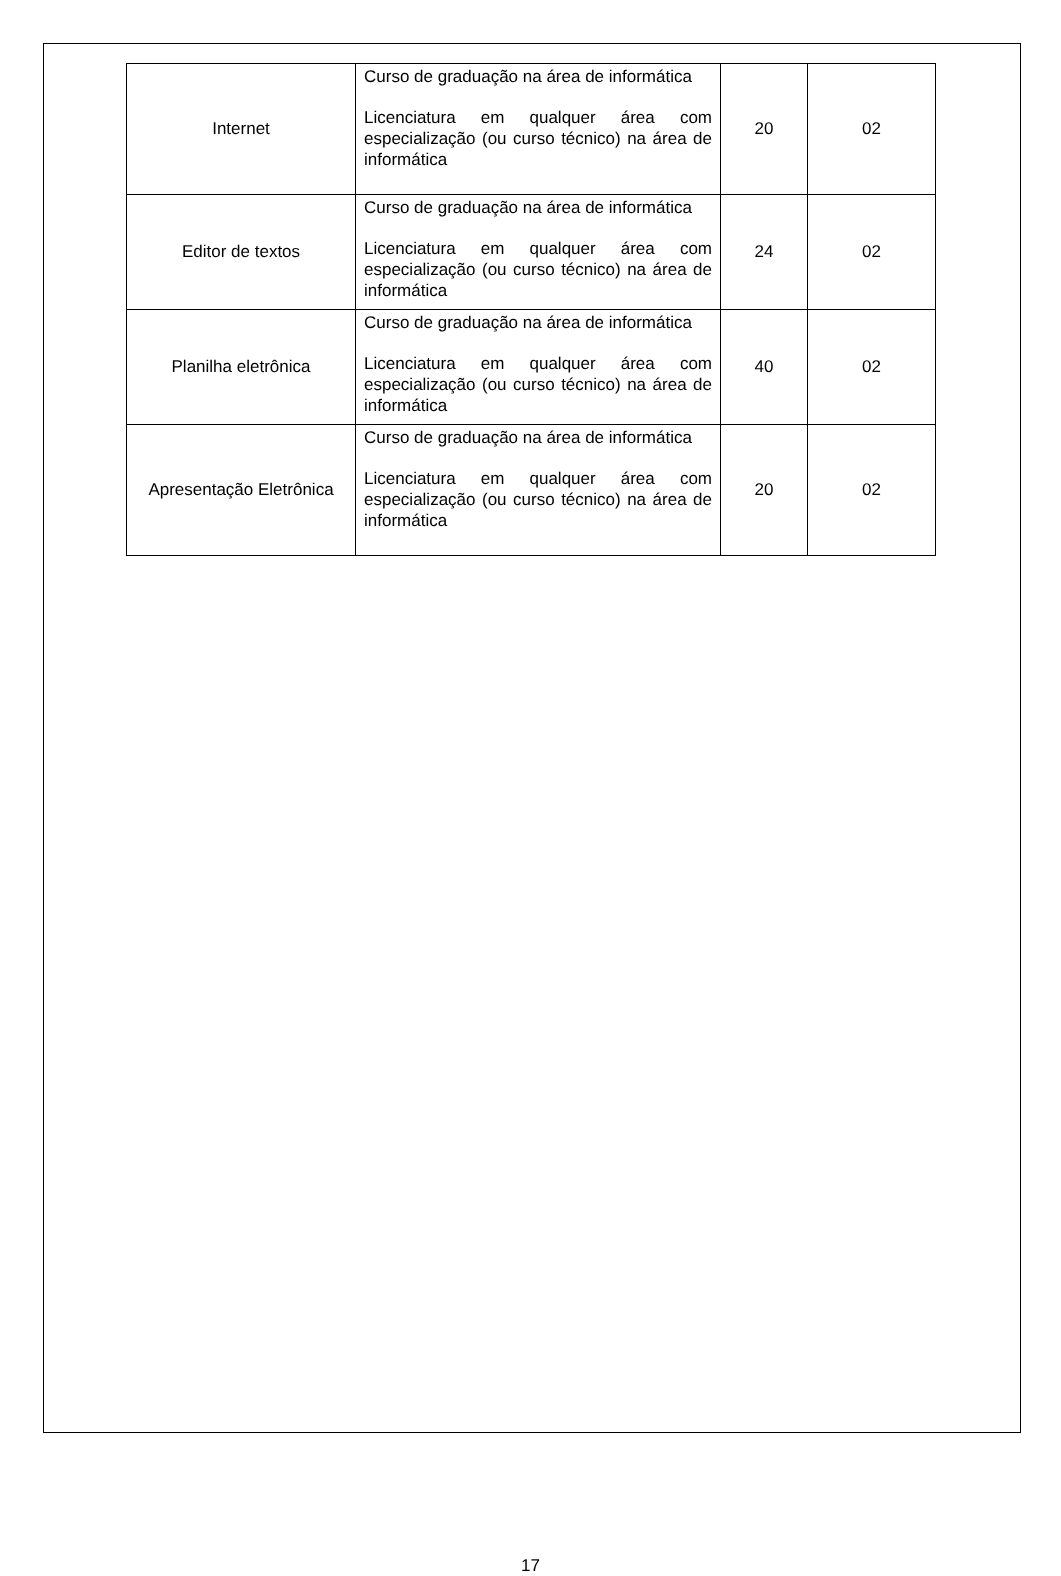| Internet | Curso de graduação na área de informática Licenciatura em qualquer área com especialização (ou curso técnico) na área de informática | 20 | 02 |
| Editor de textos | Curso de graduação na área de informática Licenciatura em qualquer área com especialização (ou curso técnico) na área de informática | 24 | 02 |
| Planilha eletrônica | Curso de graduação na área de informática Licenciatura em qualquer área com especialização (ou curso técnico) na área de informática | 40 | 02 |
| Apresentação Eletrônica | Curso de graduação na área de informática Licenciatura em qualquer área com especialização (ou curso técnico) na área de informática | 20 | 02 |
17